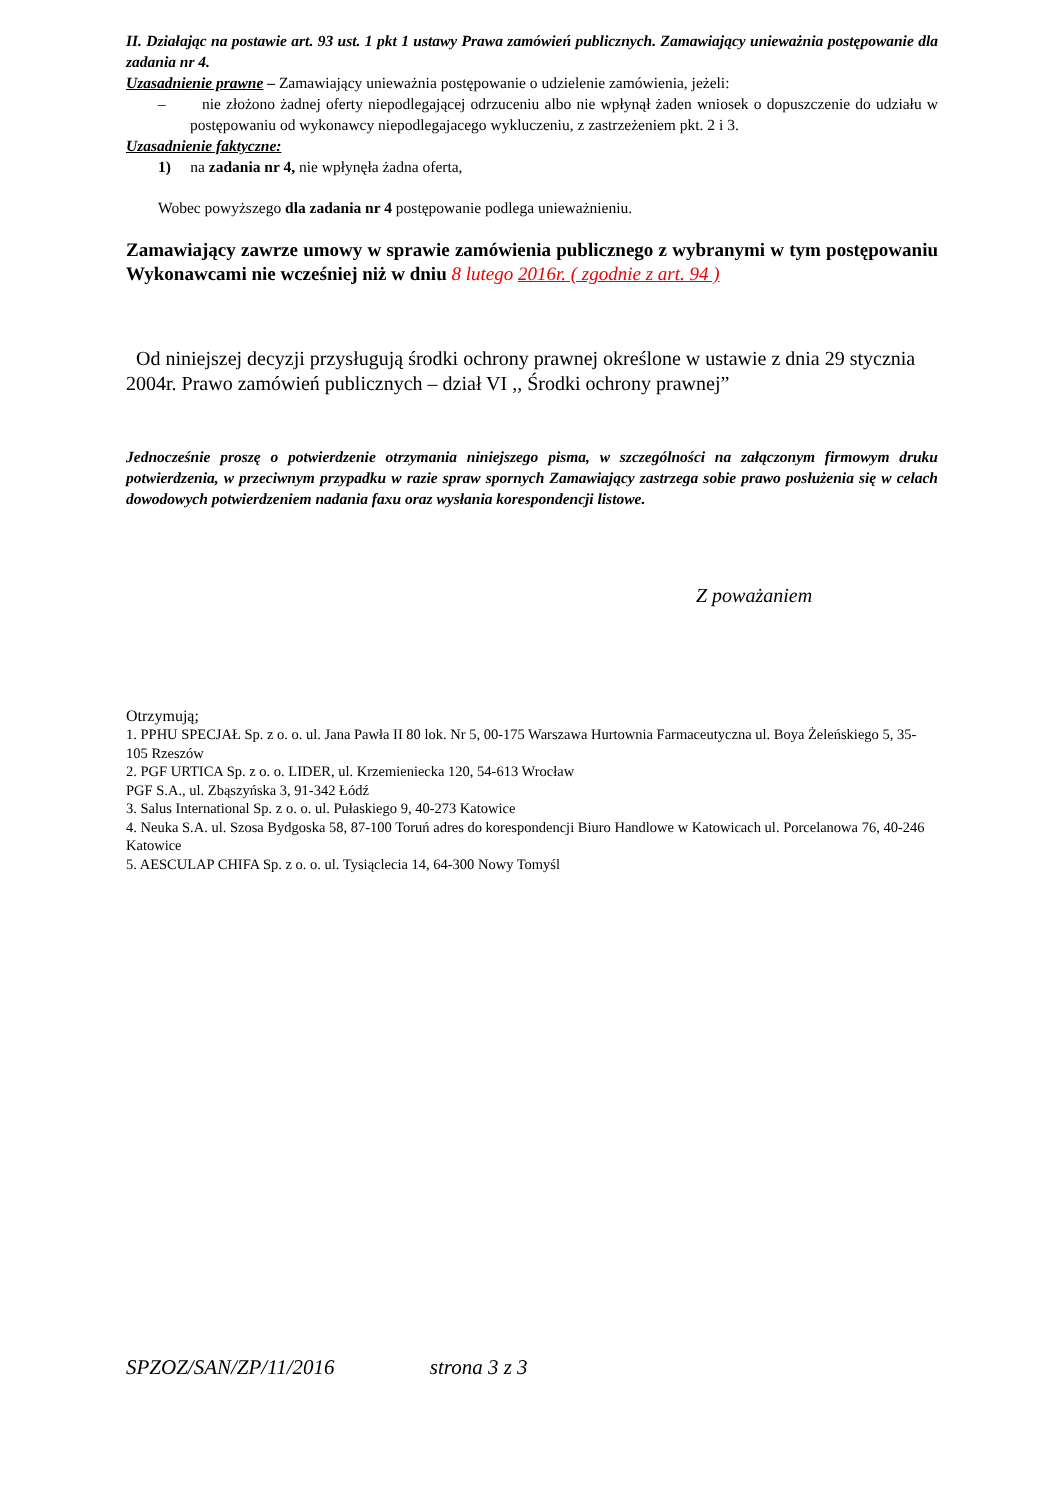II. Działając na postawie art. 93 ust. 1 pkt 1 ustawy Prawa zamówień publicznych. Zamawiający unieważnia postępowanie dla zadania nr 4.
Uzasadnienie prawne – Zamawiający unieważnia postępowanie o udzielenie zamówienia, jeżeli:
– nie złożono żadnej oferty niepodlegającej odrzuceniu albo nie wpłynął żaden wniosek o dopuszczenie do udziału w postępowaniu od wykonawcy niepodlegajacego wykluczeniu, z zastrzeżeniem pkt. 2 i 3.
Uzasadnienie faktyczne:
1) na zadania nr 4, nie wpłynęła żadna oferta,
Wobec powyższego dla zadania nr 4 postępowanie podlega unieważnieniu.
Zamawiający zawrze umowy w sprawie zamówienia publicznego z wybranymi w tym postępowaniu Wykonawcami nie wcześniej niż w dniu 8 lutego 2016r. ( zgodnie z art. 94 )
Od niniejszej decyzji przysługują środki ochrony prawnej określone w ustawie z dnia 29 stycznia 2004r. Prawo zamówień publicznych – dział VI ,, Środki ochrony prawnej”
Jednocześnie proszę o potwierdzenie otrzymania niniejszego pisma, w szczególności na załączonym firmowym druku potwierdzenia, w przeciwnym przypadku w razie spraw spornych Zamawiający zastrzega sobie prawo posłużenia się w celach dowodowych potwierdzeniem nadania faxu oraz wysłania korespondencji listowe.
Z poważaniem
Otrzymują;
1. PPHU SPECJAŁ Sp. z o. o. ul. Jana Pawła II 80 lok. Nr 5, 00-175 Warszawa Hurtownia Farmaceutyczna ul. Boya Żeleńskiego 5, 35-105 Rzeszów
2. PGF URTICA Sp. z o. o. LIDER, ul. Krzemieniecka 120, 54-613 Wrocław
PGF S.A., ul. Zbąszyńska 3, 91-342 Łódź
3. Salus International Sp. z o. o. ul. Pułaskiego 9, 40-273 Katowice
4. Neuka S.A. ul. Szosa Bydgoska 58, 87-100 Toruń adres do korespondencji Biuro Handlowe w Katowicach ul. Porcelanowa 76, 40-246 Katowice
5. AESCULAP CHIFA Sp. z o. o. ul. Tysiąclecia 14, 64-300 Nowy Tomyśl
SPZOZ/SAN/ZP/11/2016 strona 3 z 3